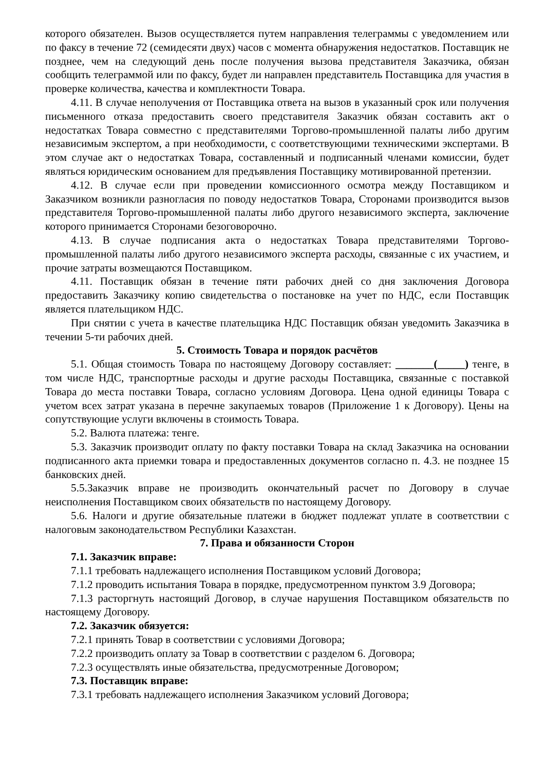которого обязателен. Вызов осуществляется путем направления телеграммы с уведомлением или по факсу в течение 72 (семидесяти двух) часов с момента обнаружения недостатков. Поставщик не позднее, чем на следующий день после получения вызова представителя Заказчика, обязан сообщить телеграммой или по факсу, будет ли направлен представитель Поставщика для участия в проверке количества, качества и комплектности Товара.
4.11. В случае неполучения от Поставщика ответа на вызов в указанный срок или получения письменного отказа предоставить своего представителя Заказчик обязан составить акт о недостатках Товара совместно с представителями Торгово-промышленной палаты либо другим независимым экспертом, а при необходимости, с соответствующими техническими экспертами. В этом случае акт о недостатках Товара, составленный и подписанный членами комиссии, будет являться юридическим основанием для предъявления Поставщику мотивированной претензии.
4.12. В случае если при проведении комиссионного осмотра между Поставщиком и Заказчиком возникли разногласия по поводу недостатков Товара, Сторонами производится вызов представителя Торгово-промышленной палаты либо другого независимого эксперта, заключение которого принимается Сторонами безоговорочно.
4.13. В случае подписания акта о недостатках Товара представителями Торгово-промышленной палаты либо другого независимого эксперта расходы, связанные с их участием, и прочие затраты возмещаются Поставщиком.
4.11. Поставщик обязан в течение пяти рабочих дней со дня заключения Договора предоставить Заказчику копию свидетельства о постановке на учет по НДС, если Поставщик является плательщиком НДС.
При снятии с учета в качестве плательщика НДС Поставщик обязан уведомить Заказчика в течении 5-ти рабочих дней.
5. Стоимость Товара и порядок расчётов
5.1. Общая стоимость Товара по настоящему Договору составляет: _______(_____) тенге, в том числе НДС, транспортные расходы и другие расходы Поставщика, связанные с поставкой Товара до места поставки Товара, согласно условиям Договора. Цена одной единицы Товара с учетом всех затрат указана в перечне закупаемых товаров (Приложение 1 к Договору). Цены на сопутствующие услуги включены в стоимость Товара.
5.2. Валюта платежа: тенге.
5.3. Заказчик производит оплату по факту поставки Товара на склад Заказчика на основании подписанного акта приемки товара и предоставленных документов согласно п. 4.3. не позднее 15 банковских дней.
5.5.Заказчик вправе не производить окончательный расчет по Договору в случае неисполнения Поставщиком своих обязательств по настоящему Договору.
5.6. Налоги и другие обязательные платежи в бюджет подлежат уплате в соответствии с налоговым законодательством Республики Казахстан.
7. Права и обязанности Сторон
7.1. Заказчик вправе:
7.1.1 требовать надлежащего исполнения Поставщиком условий Договора;
7.1.2 проводить испытания Товара в порядке, предусмотренном пунктом 3.9 Договора;
7.1.3 расторгнуть настоящий Договор, в случае нарушения Поставщиком обязательств по настоящему Договору.
7.2. Заказчик обязуется:
7.2.1 принять Товар в соответствии с условиями Договора;
7.2.2 производить оплату за Товар в соответствии с разделом 6. Договора;
7.2.3 осуществлять иные обязательства, предусмотренные Договором;
7.3. Поставщик вправе:
7.3.1 требовать надлежащего исполнения Заказчиком условий Договора;